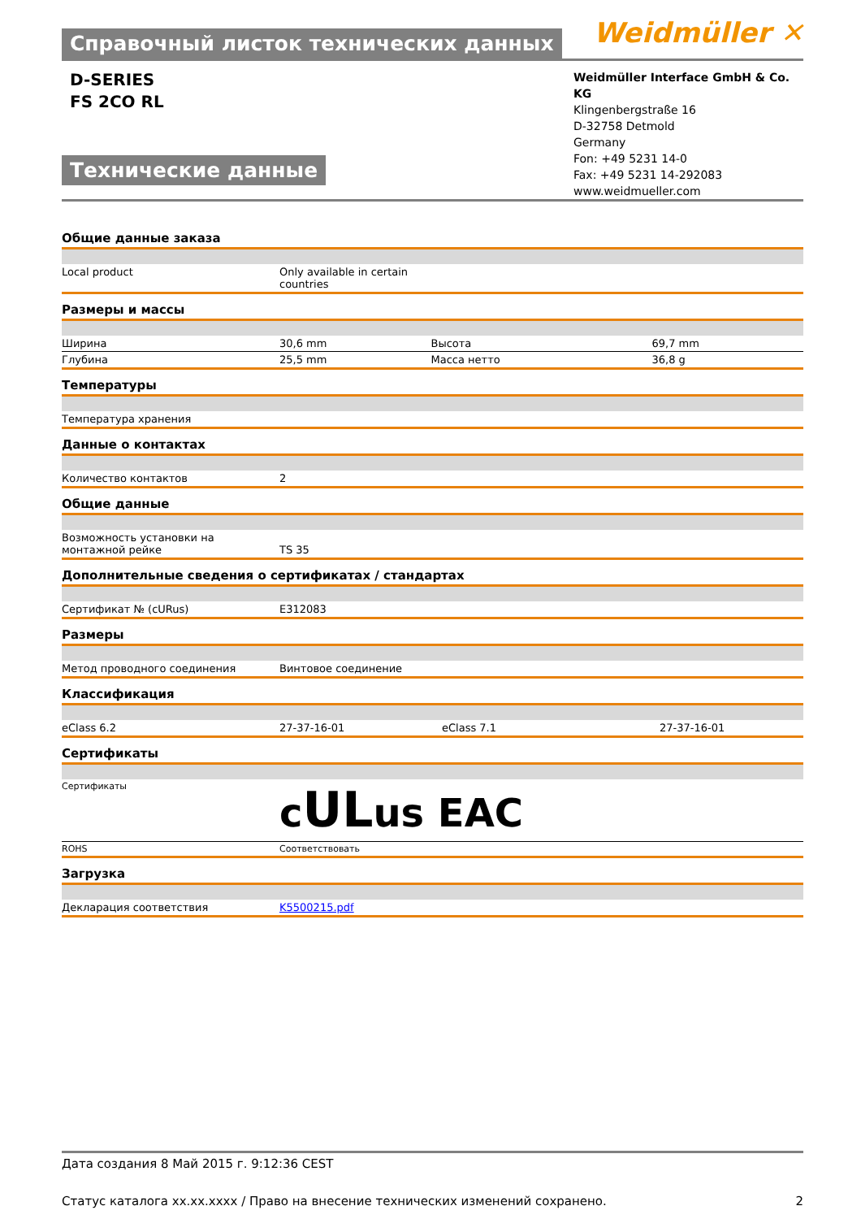Справочный листок технических данных
Weidmüller ✕
D-SERIES
FS 2CO RL
Технические данные
Weidmüller Interface GmbH & Co. KG
Klingenbergstraße 16
D-32758 Detmold
Germany
Fon: +49 5231 14-0
Fax: +49 5231 14-292083
www.weidmueller.com
Общие данные заказа
| Local product | Only available in certain countries |
Размеры и массы
| Ширина | 30,6 mm | Высота | 69,7 mm |
| Глубина | 25,5 mm | Масса нетто | 36,8 g |
Температуры
| Температура хранения |
Данные о контактах
| Количество контактов | 2 |
Общие данные
| Возможность установки на монтажной рейке | TS 35 |
Дополнительные сведения о сертификатах / стандартах
| Сертификат № (cURus) | E312083 |
Размеры
| Метод проводного соединения | Винтовое соединение |
Классификация
| eClass 6.2 | 27-37-16-01 | eClass 7.1 | 27-37-16-01 |
Сертификаты
| Сертификаты | c UL us ЕАС |
| ROHS | Соответствовать |
Загрузка
| Декларация соответствия | K5500215.pdf |
Дата создания 8 Май 2015 г. 9:12:36 CEST
Статус каталога xx.xx.xxxx / Право на внесение технических изменений сохранено. 2